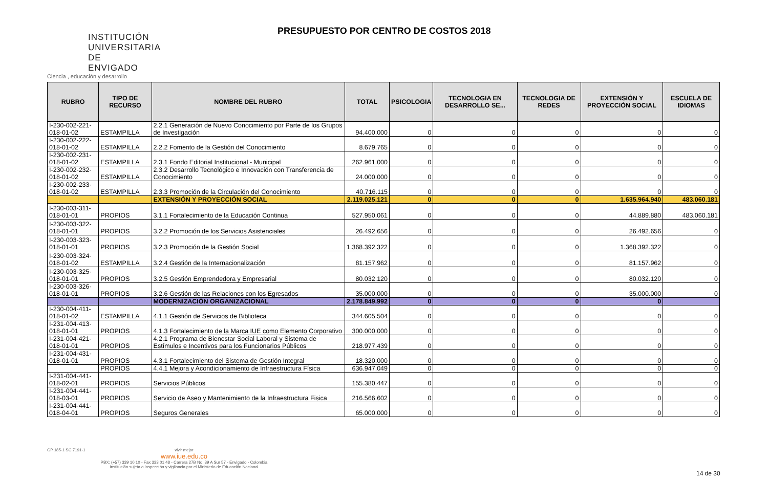INSTITUCIÓN
UNIVERSITARIA
DE ENVIGADO
Ciencia , educación y desarrollo
PRESUPUESTO POR CENTRO DE COSTOS 2018
| RUBRO | TIPO DE RECURSO | NOMBRE DEL RUBRO | TOTAL | PSICOLOGIA | TECNOLOGIA EN DESARROLLO SE... | TECNOLOGIA DE REDES | EXTENSIÓN Y PROYECCIÒN SOCIAL | ESCUELA DE IDIOMAS |
| --- | --- | --- | --- | --- | --- | --- | --- | --- |
| I-230-002-221-018-01-02 | ESTAMPILLA | 2.2.1 Generación de Nuevo Conocimiento por Parte de los Grupos de Investigación | 94.400.000 | 0 | 0 | 0 | 0 | 0 |
| I-230-002-222-018-01-02 | ESTAMPILLA | 2.2.2 Fomento de la Gestión del Conocimiento | 8.679.765 | 0 | 0 | 0 | 0 | 0 |
| I-230-002-231-018-01-02 | ESTAMPILLA | 2.3.1 Fondo Editorial Institucional - Municipal | 262.961.000 | 0 | 0 | 0 | 0 | 0 |
| I-230-002-232-018-01-02 | ESTAMPILLA | 2.3.2 Desarrollo Tecnológico e Innovación con Transferencia de Conocimiento | 24.000.000 | 0 | 0 | 0 | 0 | 0 |
| I-230-002-233-018-01-02 | ESTAMPILLA | 2.3.3 Promoción de la Circulación del Conocimiento | 40.716.115 | 0 | 0 | 0 | 0 | 0 |
| | | EXTENSIÓN Y PROYECCIÓN SOCIAL | 2.119.025.121 | 0 | 0 | 0 | 1.635.964.940 | 483.060.181 |
| I-230-003-311-018-01-01 | PROPIOS | 3.1.1 Fortalecimiento de la Educación Continua | 527.950.061 | 0 | 0 | 0 | 44.889.880 | 483.060.181 |
| I-230-003-322-018-01-01 | PROPIOS | 3.2.2 Promoción de los Servicios Asistenciales | 26.492.656 | 0 | 0 | 0 | 26.492.656 | 0 |
| I-230-003-323-018-01-01 | PROPIOS | 3.2.3 Promoción de la Gestión Social | 1.368.392.322 | 0 | 0 | 0 | 1.368.392.322 | 0 |
| I-230-003-324-018-01-02 | ESTAMPILLA | 3.2.4 Gestión de la Internacionalización | 81.157.962 | 0 | 0 | 0 | 81.157.962 | 0 |
| I-230-003-325-018-01-01 | PROPIOS | 3.2.5 Gestión Emprendedora y Empresarial | 80.032.120 | 0 | 0 | 0 | 80.032.120 | 0 |
| I-230-003-326-018-01-01 | PROPIOS | 3.2.6 Gestión de las Relaciones con los Egresados | 35.000.000 | 0 | 0 | 0 | 35.000.000 | 0 |
| | | MODERNIZACIÓN ORGANIZACIONAL | 2.178.849.992 | 0 | 0 | 0 | 0 | |
| I-230-004-411-018-01-02 | ESTAMPILLA | 4.1.1 Gestión de Servicios de Biblioteca | 344.605.504 | 0 | 0 | 0 | 0 | 0 |
| I-231-004-413-018-01-01 | PROPIOS | 4.1.3 Fortalecimiento de la Marca IUE como Elemento Corporativo | 300.000.000 | 0 | 0 | 0 | 0 | 0 |
| I-231-004-421-018-01-01 | PROPIOS | 4.2.1 Programa de Bienestar Social Laboral y Sistema de Estímulos e Incentivos para los Funcionarios Públicos | 218.977.439 | 0 | 0 | 0 | 0 | 0 |
| I-231-004-431-018-01-01 | PROPIOS | 4.3.1 Fortalecimiento del Sistema de Gestión Integral | 18.320.000 | 0 | 0 | 0 | 0 | 0 |
| | PROPIOS | 4.4.1 Mejora y Acondicionamiento de Infraestructura Física | 636.947.049 | 0 | 0 | 0 | 0 | 0 |
| I-231-004-441-018-02-01 | PROPIOS | Servicios Públicos | 155.380.447 | 0 | 0 | 0 | 0 | 0 |
| I-231-004-441-018-03-01 | PROPIOS | Servicio de Aseo y Mantenimiento de la Infraestructura Fisica | 216.566.602 | 0 | 0 | 0 | 0 | 0 |
| I-231-004-441-018-04-01 | PROPIOS | Seguros Generales | 65.000.000 | 0 | 0 | 0 | 0 | 0 |
GP 185-1 SC 7191-1 vivir mejor
www.iue.edu.co
PBX: (+57) 339 10 10 - Fax 333 01 48 - Carrera 27B No. 39 A Sur 57 - Envigado - Colombia
Institución sujeta a inspección y vigilancia por el Ministerio de Educación Nacional
14 de 30